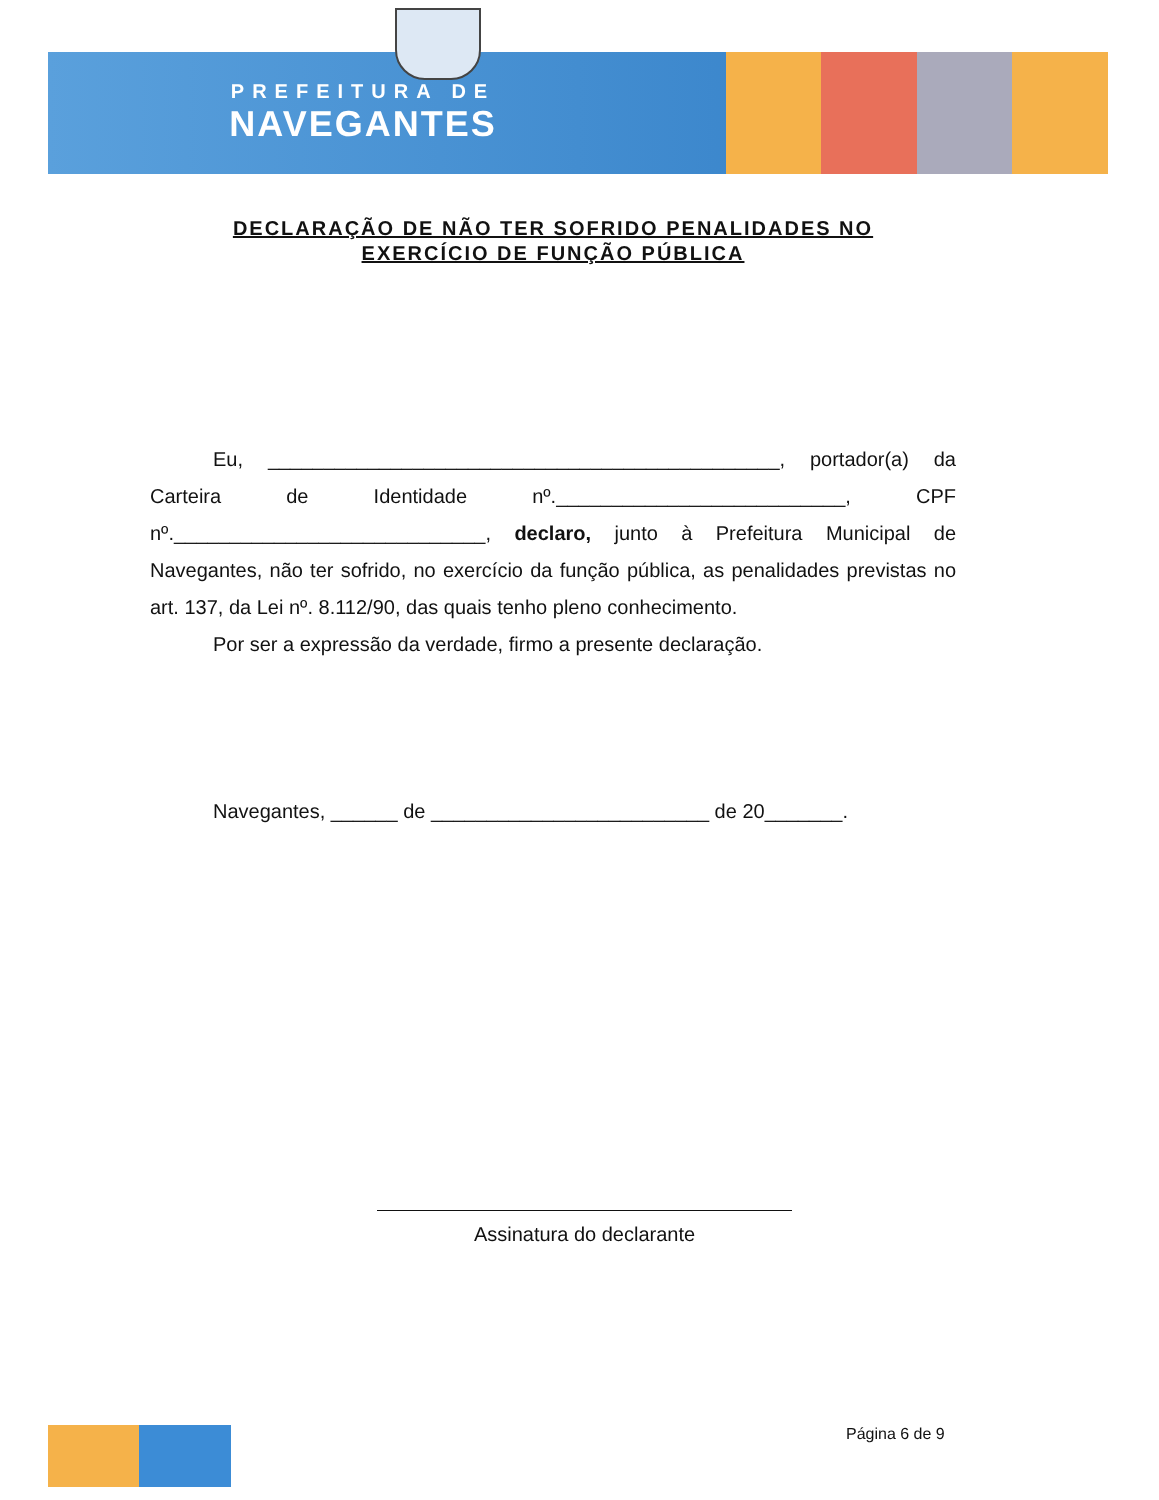PREFEITURA DE
NAVEGANTES
DECLARAÇÃO DE NÃO TER SOFRIDO PENALIDADES NO
EXERCÍCIO DE FUNÇÃO PÚBLICA
Eu, ______________________________________________, portador(a) da Carteira de Identidade nº.__________________________, CPF nº.____________________________, declaro, junto à Prefeitura Municipal de Navegantes, não ter sofrido, no exercício da função pública, as penalidades previstas no art. 137, da Lei nº. 8.112/90, das quais tenho pleno conhecimento.
Por ser a expressão da verdade, firmo a presente declaração.
Navegantes, ______ de _________________________ de 20_______.
Assinatura do declarante
Página 6 de 9